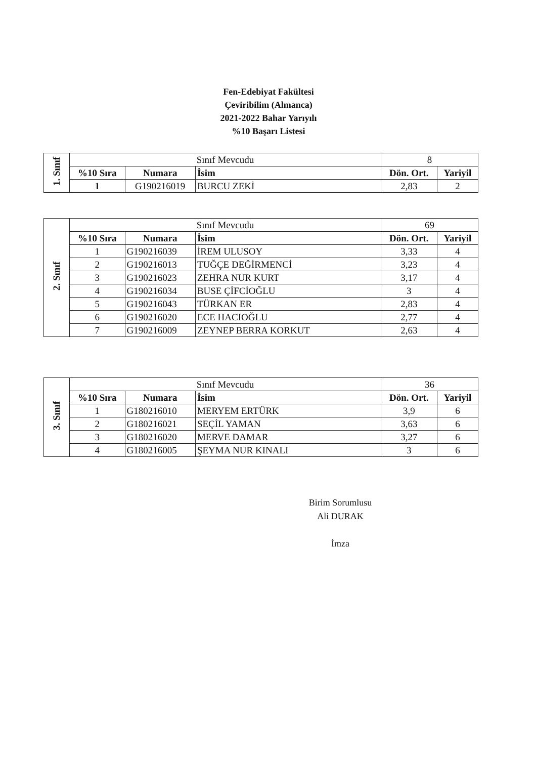Fen-Edebiyat Fakültesi
Çeviribilim (Almanca)
2021-2022 Bahar Yarıyılı
%10 Başarı Listesi
| 1. Sınıf | Sınıf Mevcudu | | | 8 | |
| | %10 Sıra | Numara | İsim | Dön. Ort. | Yariyil |
| | 1 | G190216019 | BURCU ZEKİ | 2,83 | 2 |
| 2. Sınıf | Sınıf Mevcudu | | | 69 | |
| | %10 Sıra | Numara | İsim | Dön. Ort. | Yariyil |
| | 1 | G190216039 | İREM ULUSOY | 3,33 | 4 |
| | 2 | G190216013 | TUĞÇE DEĞİRMENCİ | 3,23 | 4 |
| | 3 | G190216023 | ZEHRA NUR KURT | 3,17 | 4 |
| | 4 | G190216034 | BUSE ÇİFCİOĞLU | 3 | 4 |
| | 5 | G190216043 | TÜRKAN ER | 2,83 | 4 |
| | 6 | G190216020 | ECE HACIOĞLU | 2,77 | 4 |
| | 7 | G190216009 | ZEYNEP BERRA KORKUT | 2,63 | 4 |
| 3. Sınıf | Sınıf Mevcudu | | | 36 | |
| | %10 Sıra | Numara | İsim | Dön. Ort. | Yariyil |
| | 1 | G180216010 | MERYEM ERTÜRK | 3,9 | 6 |
| | 2 | G180216021 | SEÇİL YAMAN | 3,63 | 6 |
| | 3 | G180216020 | MERVE DAMAR | 3,27 | 6 |
| | 4 | G180216005 | ŞEYMA NUR KINALI | 3 | 6 |
Birim Sorumlusu
Ali DURAK
İmza